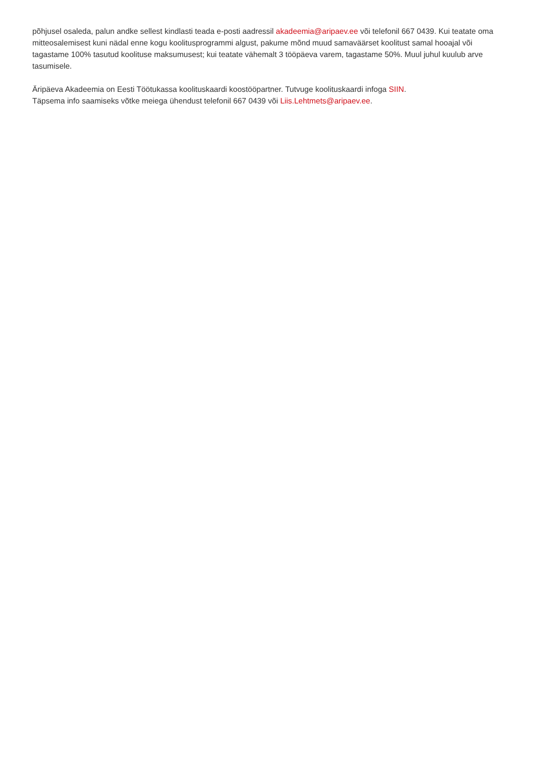põhjusel osaleda, palun andke sellest kindlasti teada e-posti aadressil akadeemia@aripaev.ee või telefonil 667 0439. Kui teatate oma mitteosalemisest kuni nädal enne kogu koolitusprogrammi algust, pakume mõnd muud samaväärset koolitust samal hooajal või tagastame 100% tasutud koolituse maksumusest; kui teatate vähemalt 3 tööpäeva varem, tagastame 50%. Muul juhul kuulub arve tasumisele.
Äripäeva Akadeemia on Eesti Töötukassa koolituskaardi koostööpartner. Tutvuge koolituskaardi infoga SIIN.
Täpsema info saamiseks võtke meiega ühendust telefonil 667 0439 või Liis.Lehtmets@aripaev.ee.